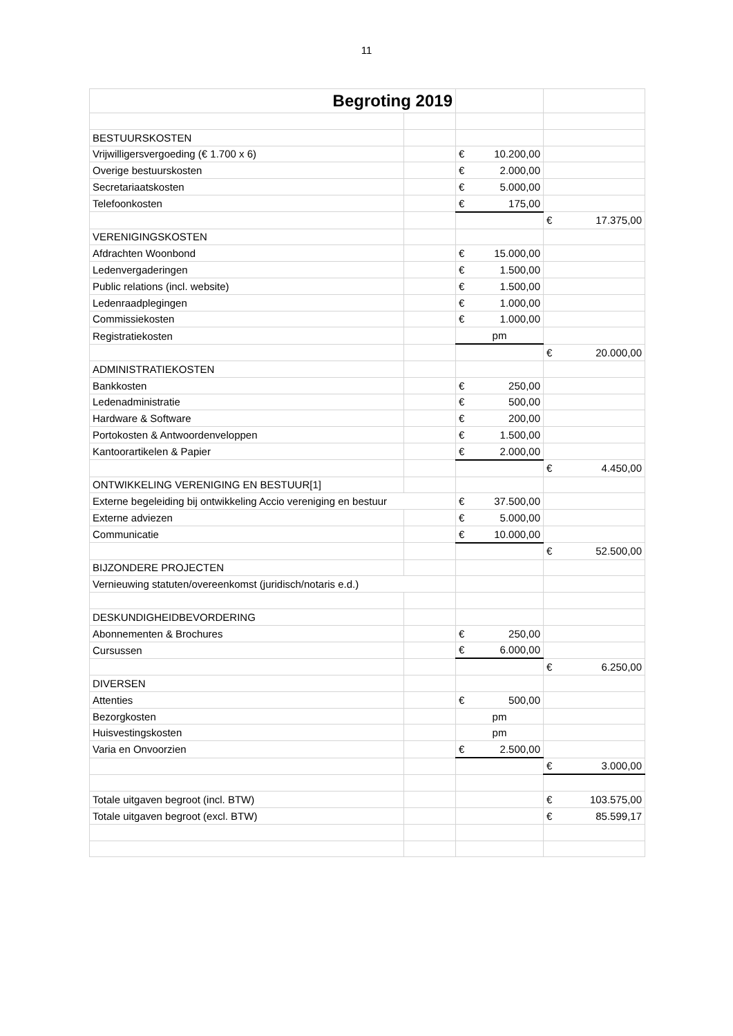11
| Begroting 2019 | | | |
| BESTUURSKOSTEN | | | |
| Vrijwilligersvergoeding (€ 1.700 x 6) | | € 10.200,00 | |
| Overige bestuurskosten | | € 2.000,00 | |
| Secretariaatskosten | | € 5.000,00 | |
| Telefoonkosten | | € 175,00 | |
| | | | € 17.375,00 |
| VERENIGINGSKOSTEN | | | |
| Afdrachten Woonbond | | € 15.000,00 | |
| Ledenvergaderingen | | € 1.500,00 | |
| Public relations (incl. website) | | € 1.500,00 | |
| Ledenraadplegingen | | € 1.000,00 | |
| Commissiekosten | | € 1.000,00 | |
| Registratiekosten | | pm | |
| | | | € 20.000,00 |
| ADMINISTRATIEKOSTEN | | | |
| Bankkosten | | € 250,00 | |
| Ledenadministratie | | € 500,00 | |
| Hardware & Software | | € 200,00 | |
| Portokosten & Antwoordenveloppen | | € 1.500,00 | |
| Kantoorartikelen & Papier | | € 2.000,00 | |
| | | | € 4.450,00 |
| ONTWIKKELING VERENIGING EN BESTUUR[1] | | | |
| Externe begeleiding bij ontwikkeling Accio vereniging en bestuur | | € 37.500,00 | |
| Externe adviezen | | € 5.000,00 | |
| Communicatie | | € 10.000,00 | |
| | | | € 52.500,00 |
| BIJZONDERE PROJECTEN | | | |
| Vernieuwing statuten/overeenkomst (juridisch/notaris e.d.) | | | |
| DESKUNDIGHEIDBEVORDERING | | | |
| Abonnementen & Brochures | | € 250,00 | |
| Cursussen | | € 6.000,00 | |
| | | | € 6.250,00 |
| DIVERSEN | | | |
| Attenties | | € 500,00 | |
| Bezorgkosten | | pm | |
| Huisvestingskosten | | pm | |
| Varia en Onvoorzien | | € 2.500,00 | |
| | | | € 3.000,00 |
| Totale uitgaven begroot (incl. BTW) | | | € 103.575,00 |
| Totale uitgaven begroot (excl. BTW) | | | € 85.599,17 |